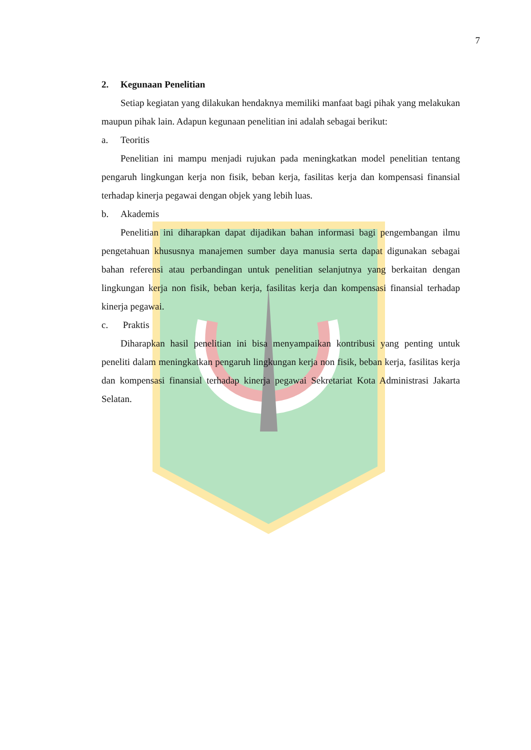7
2. Kegunaan Penelitian
Setiap kegiatan yang dilakukan hendaknya memiliki manfaat bagi pihak yang melakukan maupun pihak lain. Adapun kegunaan penelitian ini adalah sebagai berikut:
a. Teoritis
Penelitian ini mampu menjadi rujukan pada meningkatkan model penelitian tentang pengaruh lingkungan kerja non fisik, beban kerja, fasilitas kerja dan kompensasi finansial terhadap kinerja pegawai dengan objek yang lebih luas.
b. Akademis
Penelitian ini diharapkan dapat dijadikan bahan informasi bagi pengembangan ilmu pengetahuan khususnya manajemen sumber daya manusia serta dapat digunakan sebagai bahan referensi atau perbandingan untuk penelitian selanjutnya yang berkaitan dengan lingkungan kerja non fisik, beban kerja, fasilitas kerja dan kompensasi finansial terhadap kinerja pegawai.
c. Praktis
Diharapkan hasil penelitian ini bisa menyampaikan kontribusi yang penting untuk peneliti dalam meningkatkan pengaruh lingkungan kerja non fisik, beban kerja, fasilitas kerja dan kompensasi finansial terhadap kinerja pegawai Sekretariat Kota Administrasi Jakarta Selatan.